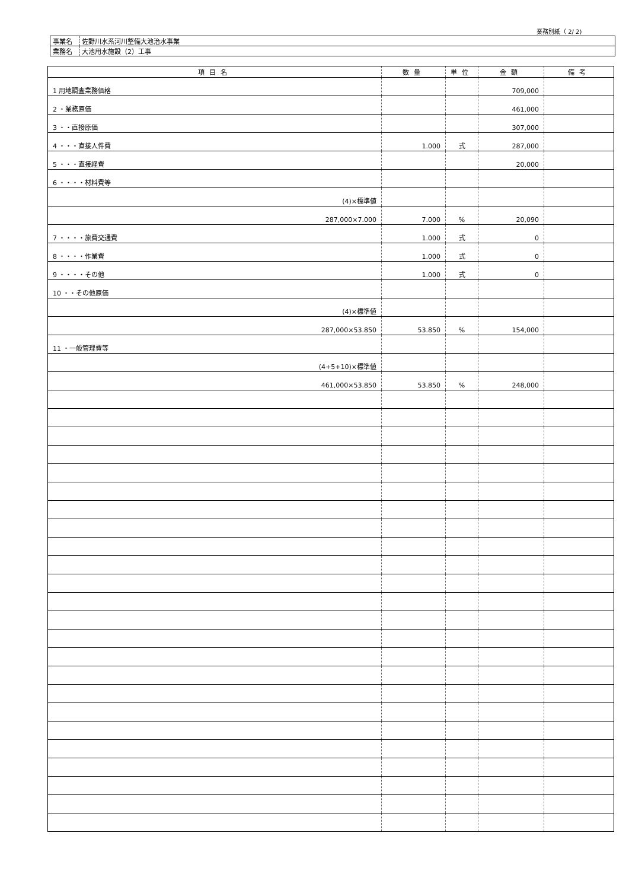業務別紙（ 2/ 2)
| 事業名 | 佐野川水系河川整備大池治水事業 |
| 業務名 | 大池用水施設（2）工事 |
| 項目名 | 数量 | 単位 | 金額 | 備考 |
| --- | --- | --- | --- | --- |
| 1 用地調査業務価格 | | | 709,000 | |
| 2 ・業務原価 | | | 461,000 | |
| 3 ・・直接原価 | | | 307,000 | |
| 4 ・・・直接人件費 | 1.000 | 式 | 287,000 | |
| 5 ・・・直接経費 | | | 20,000 | |
| 6 ・・・・材料費等 | | | | |
| (4)×標準値 | | | | |
| 287,000×7.000 | 7.000 | % | 20,090 | |
| 7 ・・・・旅費交通費 | 1.000 | 式 | 0 | |
| 8 ・・・・作業費 | 1.000 | 式 | 0 | |
| 9 ・・・・その他 | 1.000 | 式 | 0 | |
| 10 ・・その他原価 | | | | |
| (4)×標準値 | | | | |
| 287,000×53.850 | 53.850 | % | 154,000 | |
| 11 ・一般管理費等 | | | | |
| (4+5+10)×標準値 | | | | |
| 461,000×53.850 | 53.850 | % | 248,000 | |